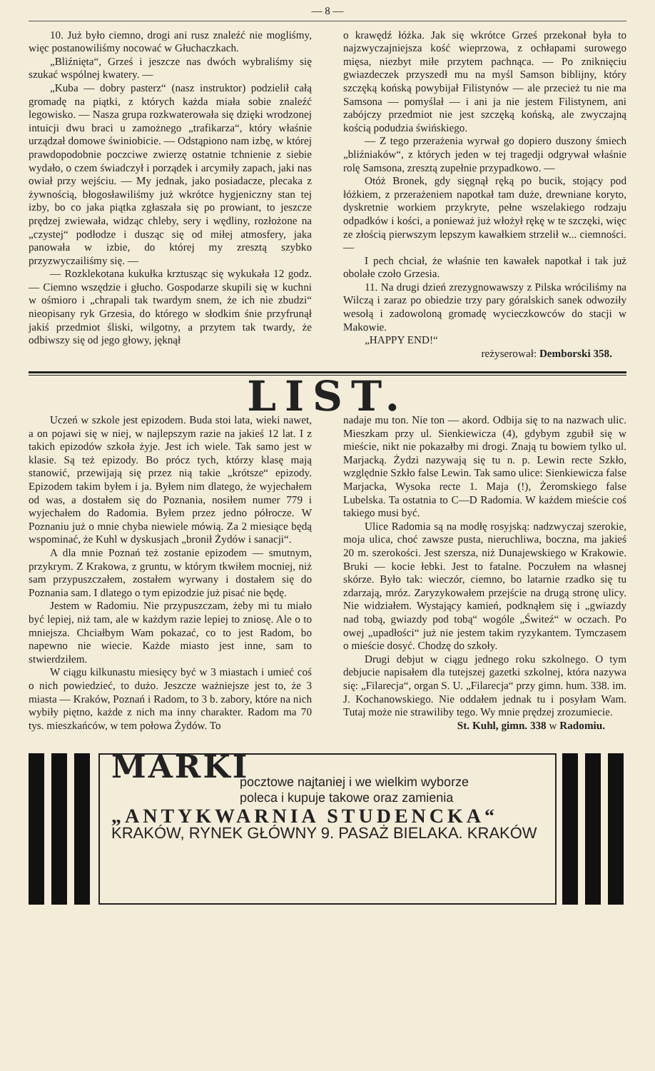— 8 —
10. Już było ciemno, drogi ani rusz znaleźć nie mogliśmy, więc postanowiliśmy nocować w Głuchaczkach.
„Bliźnięta“, Grześ i jeszcze nas dwóch wybraliśmy się szukać wspólnej kwatery. —
„Kuba — dobry pasterz“ (nasz instruktor) podzielił całą gromadę na piątki, z których każda miała sobie znaleźć legowisko. — Nasza grupa rozkwaterowała się dzięki wrodzonej intuicji dwu braci u zamożnego „trafikarza“, który właśnie urządzał domowe świniobicie. — Odstąpiono nam izbę, w której prawdopodobnie poczciwe zwierzę ostatnie tchnienie z siebie wydało, o czem świadczył i porządek i arcymiły zapach, jaki nas owiał przy wejściu. — My jednak, jako posiadacze, plecaka z żywnością, błogosławiliśmy już wkrótce hygjeniczny stan tej izby, bo co jaka piątka zgłaszała się po prowiant, to jeszcze prędzej zwiewała, widząc chleby, sery i wędliny, rozłożone na „czystej“ podłodze i dusząc się od miłej atmosfery, jaka panowała w izbie, do której my zresztą szybko przyzwyczailiśmy się. —
— Rozklekotana kukułka krztusząc się wykukała 12 godz. — Ciemno wszędzie i głucho. Gospodarze skupili się w kuchni w ośmioro i „chrapali tak twardym snem, że ich nie zbudzi“ nieopisany ryk Grzesia, do którego w słodkim śnie przyfrunął jakiś przedmiot śliski, wilgotny, a przytem tak twardy, że odbiwszy się od jego głowy, jęknął
o krawędź łóżka. Jak się wkrótce Grześ przekonał była to najzwyczajniejsza kość wieprzowa, z ochłapami surowego mięsa, niezbyt miłe przytem pachnąca. — Po zniknięciu gwiazdeczek przyszedł mu na myśl Samson biblijny, który szczęką końską powybijał Filistynów — ale przecież tu nie ma Samsona — pomyślał — i ani ja nie jestem Filistynem, ani zabójczy przedmiot nie jest szczęką końską, ale zwyczajną kością podudzia świńskiego.
— Z tego przerażenia wyrwał go dopiero duszony śmiech „bliźniaków“, z których jeden w tej tragedji odgrywał właśnie rolę Samsona, zresztą zupełnie przypadkowo. —
Otóż Bronek, gdy sięgnął ręką po bucik, stojący pod łóżkiem, z przerażeniem napotkał tam duże, drewniane koryto, dyskretnie workiem przykryte, pełne wszelakiego rodzaju odpadków i kości, a ponieważ już włożył rękę w te szczęki, więc ze złością pierwszym lepszym kawałkiem strzelił w... ciemności. —
I pech chciał, że właśnie ten kawałek napotkał i tak już obolałe czoło Grzesia.
11. Na drugi dzień zrezygnowawszy z Pilska wróciliśmy na Wilczą i zaraz po obiedzie trzy pary góralskich sanek odwoziły wesołą i zadowoloną gromadę wycieczkowców do stacji w Makowie.
„HAPPY END!“
reżyserował: Demborski 358.
LIST.
Uczeń w szkole jest epizodem. Buda stoi lata, wieki nawet, a on pojawi się w niej, w najlepszym razie na jakieś 12 lat. I z takich epizodów szkoła żyje. Jest ich wiele. Tak samo jest w klasie. Są też epizody. Bo prócz tych, którzy klasę mają stanowić, przewijają się przez nią takie „krótsze“ epizody. Epizodem takim byłem i ja. Byłem nim dlatego, że wyjechałem od was, a dostałem się do Poznania, nosiłem numer 779 i wyjechałem do Radomia. Byłem przez jedno półrocze. W Poznaniu już o mnie chyba niewiele mówią. Za 2 miesiące będą wspominać, że Kuhl w dyskusjach „bronił Żydów i sanacji“.
A dla mnie Poznań też zostanie epizodem — smutnym, przykrym. Z Krakowa, z gruntu, w którym tkwiłem mocniej, niż sam przypuszczałem, zostałem wyrwany i dostałem się do Poznania sam. I dlatego o tym epizodzie już pisać nie będę.
Jestem w Radomiu. Nie przypuszczam, żeby mi tu miało być lepiej, niż tam, ale w każdym razie lepiej to zniosę. Ale o to mniejsza. Chciałbym Wam pokazać, co to jest Radom, bo napewno nie wiecie. Każde miasto jest inne, sam to stwierdziłem.
W ciągu kilkunastu miesięcy być w 3 miastach i umieć coś o nich powiedzieć, to dużo. Jeszcze ważniejsze jest to, że 3 miasta — Kraków, Poznań i Radom, to 3 b. zabory, które na nich wybiły piętno, każde z nich ma inny charakter. Radom ma 70 tys. mieszkańców, w tem połowa Żydów. To
nadaje mu ton. Nie ton — akord. Odbija się to na nazwach ulic. Mieszkam przy ul. Sienkiewicza (4), gdybym zgubił się w mieście, nikt nie pokazałby mi drogi. Znają tu bowiem tylko ul. Marjacką. Żydzi nazywają się tu n. p. Lewin recte Szkło, względnie Szkło false Lewin. Tak samo ulice: Sienkiewicza false Marjacka, Wysoka recte 1. Maja (!), Żeromskiego false Lubelska. Ta ostatnia to C—D Radomia. W każdem mieście coś takiego musi być.
Ulice Radomia są na modłę rosyjską: nadzwyczaj szerokie, moja ulica, choć zawsze pusta, nieruchliwa, boczna, ma jakieś 20 m. szerokości. Jest szersza, niż Dunajewskiego w Krakowie. Bruki — kocie łebki. Jest to fatalne. Poczułem na własnej skórze. Było tak: wieczór, ciemno, bo latarnie rzadko się tu zdarzają, mróz. Zaryzykowałem przejście na drugą stronę ulicy. Nie widziałem. Wystający kamień, podknąłem się i „gwiazdy nad tobą, gwiazdy pod tobą“ wogóle „Świteź“ w oczach. Po owej „upadłości“ już nie jestem takim ryzykantem. Tymczasem o mieście dosyć. Chodzę do szkoły.
Drugi debjut w ciągu jednego roku szkolnego. O tym debjucie napisałem dla tutejszej gazetki szkolnej, która nazywa się: „Filarecja“, organ S. U. „Filarecja“ przy gimn. hum. 338. im. J. Kochanowskiego. Nie oddałem jednak tu i posyłam Wam. Tutaj może nie strawiliby tego. Wy mnie prędzej zrozumiecie.
St. Kuhl, gimn. 338 w Radomiu.
MARKI
pocztowe najtaniej i we wielkim wyborze
poleca i kupuje takowe oraz zamienia
„ANTYKWARNIA STUDENCKA“
KRAKÓW, RYNEK GŁÓWNY 9. PASAŻ BIELAKA. KRAKÓW